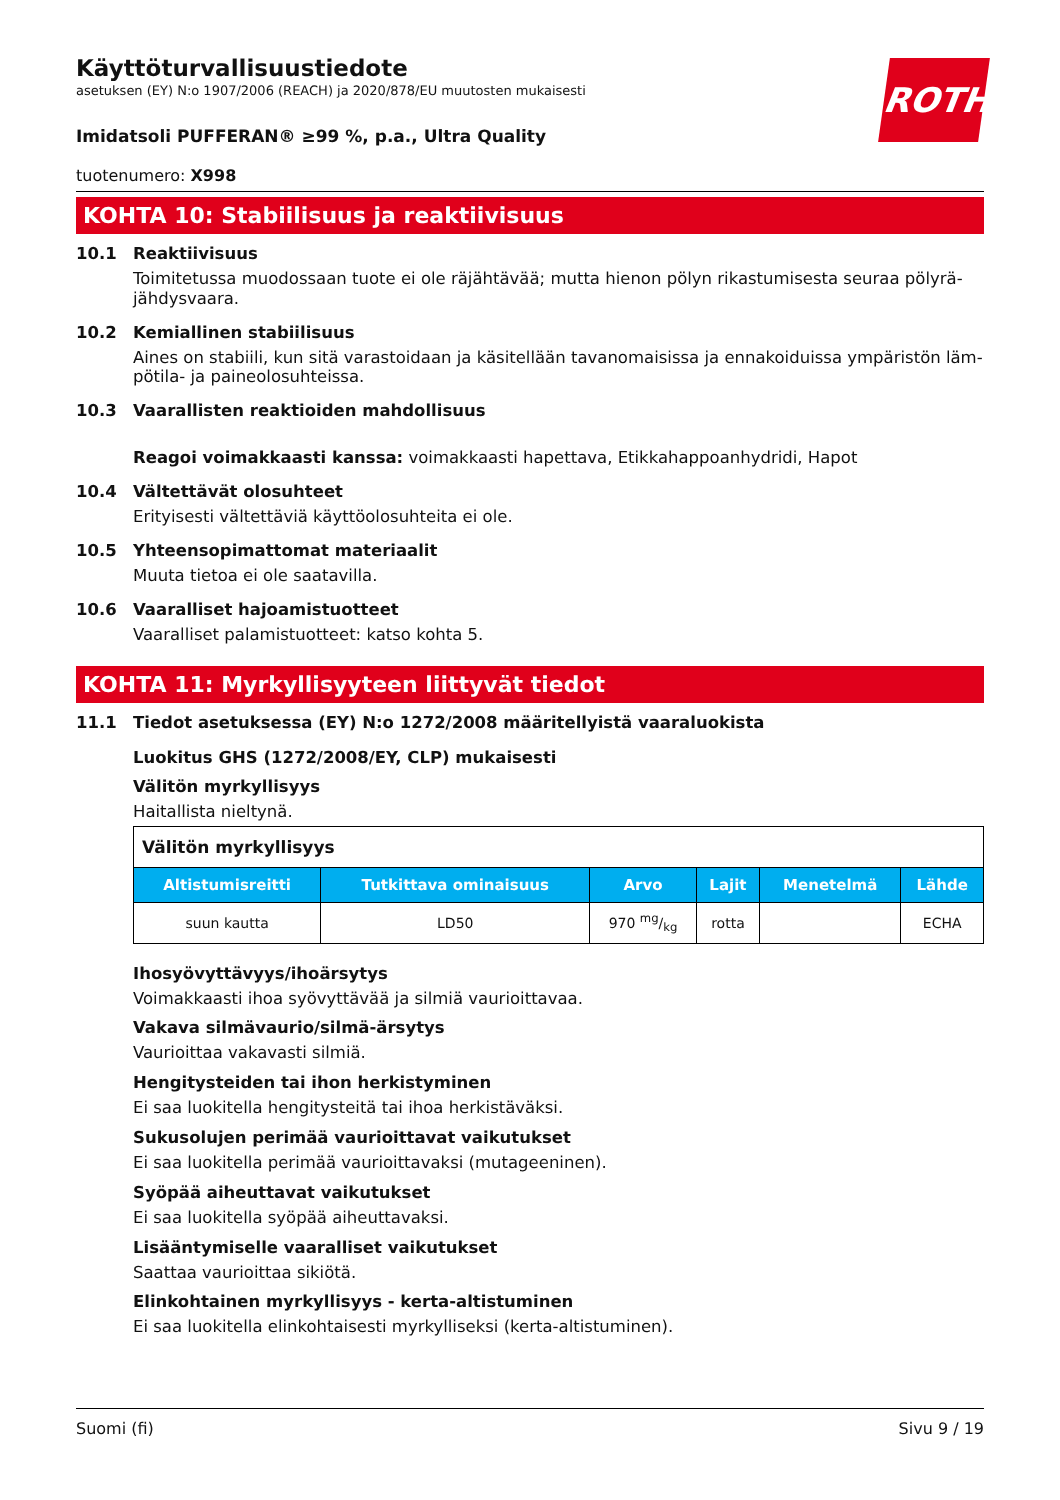ROTH
Käyttöturvallisuustiedote
asetuksen (EY) N:o 1907/2006 (REACH) ja 2020/878/EU muutosten mukaisesti
Imidatsoli PUFFERAN® ≥99 %, p.a., Ultra Quality
tuotenumero: X998
KOHTA 10: Stabiilisuus ja reaktiivisuus
10.1 Reaktiivisuus
Toimitetussa muodossaan tuote ei ole räjähtävää; mutta hienon pölyn rikastumisesta seuraa pölyrä­jähdysvaara.
10.2 Kemiallinen stabiilisuus
Aines on stabiili, kun sitä varastoidaan ja käsitellään tavanomaisissa ja ennakoiduissa ympäristön läm­pötila- ja paineolosuhteissa.
10.3 Vaarallisten reaktioiden mahdollisuus
Reagoi voimakkaasti kanssa: voimakkaasti hapettava, Etikkahappoanhydridi, Hapot
10.4 Vältettävät olosuhteet
Erityisesti vältettäviä käyttöolosuhteita ei ole.
10.5 Yhteensopimattomat materiaalit
Muuta tietoa ei ole saatavilla.
10.6 Vaaralliset hajoamistuotteet
Vaaralliset palamistuotteet: katso kohta 5.
KOHTA 11: Myrkyllisyyteen liittyvät tiedot
11.1 Tiedot asetuksessa (EY) N:o 1272/2008 määritellyistä vaaraluokista
Luokitus GHS (1272/2008/EY, CLP) mukaisesti
Välitön myrkyllisyys
Haitallista nieltynä.
| Välitön myrkyllisyys | | | | | |
| Altistumisreitti | Tutkittava omi­naisuus | Arvo | Lajit | Menetelmä | Lähde |
| suun kautta | LD50 | 970 mg/kg | rotta | | ECHA |
Ihosyövyttävyys/ihoärsytys
Voimakkaasti ihoa syövyttävää ja silmiä vaurioittavaa.
Vakava silmävaurio/silmä-ärsytys
Vaurioittaa vakavasti silmiä.
Hengitysteiden tai ihon herkistyminen
Ei saa luokitella hengitysteitä tai ihoa herkistäväksi.
Sukusolujen perimää vaurioittavat vaikutukset
Ei saa luokitella perimää vaurioittavaksi (mutageeninen).
Syöpää aiheuttavat vaikutukset
Ei saa luokitella syöpää aiheuttavaksi.
Lisääntymiselle vaaralliset vaikutukset
Saattaa vaurioittaa sikiötä.
Elinkohtainen myrkyllisyys - kerta-altistuminen
Ei saa luokitella elinkohtaisesti myrkylliseksi (kerta-altistuminen).
Suomi (fi) Sivu 9 / 19